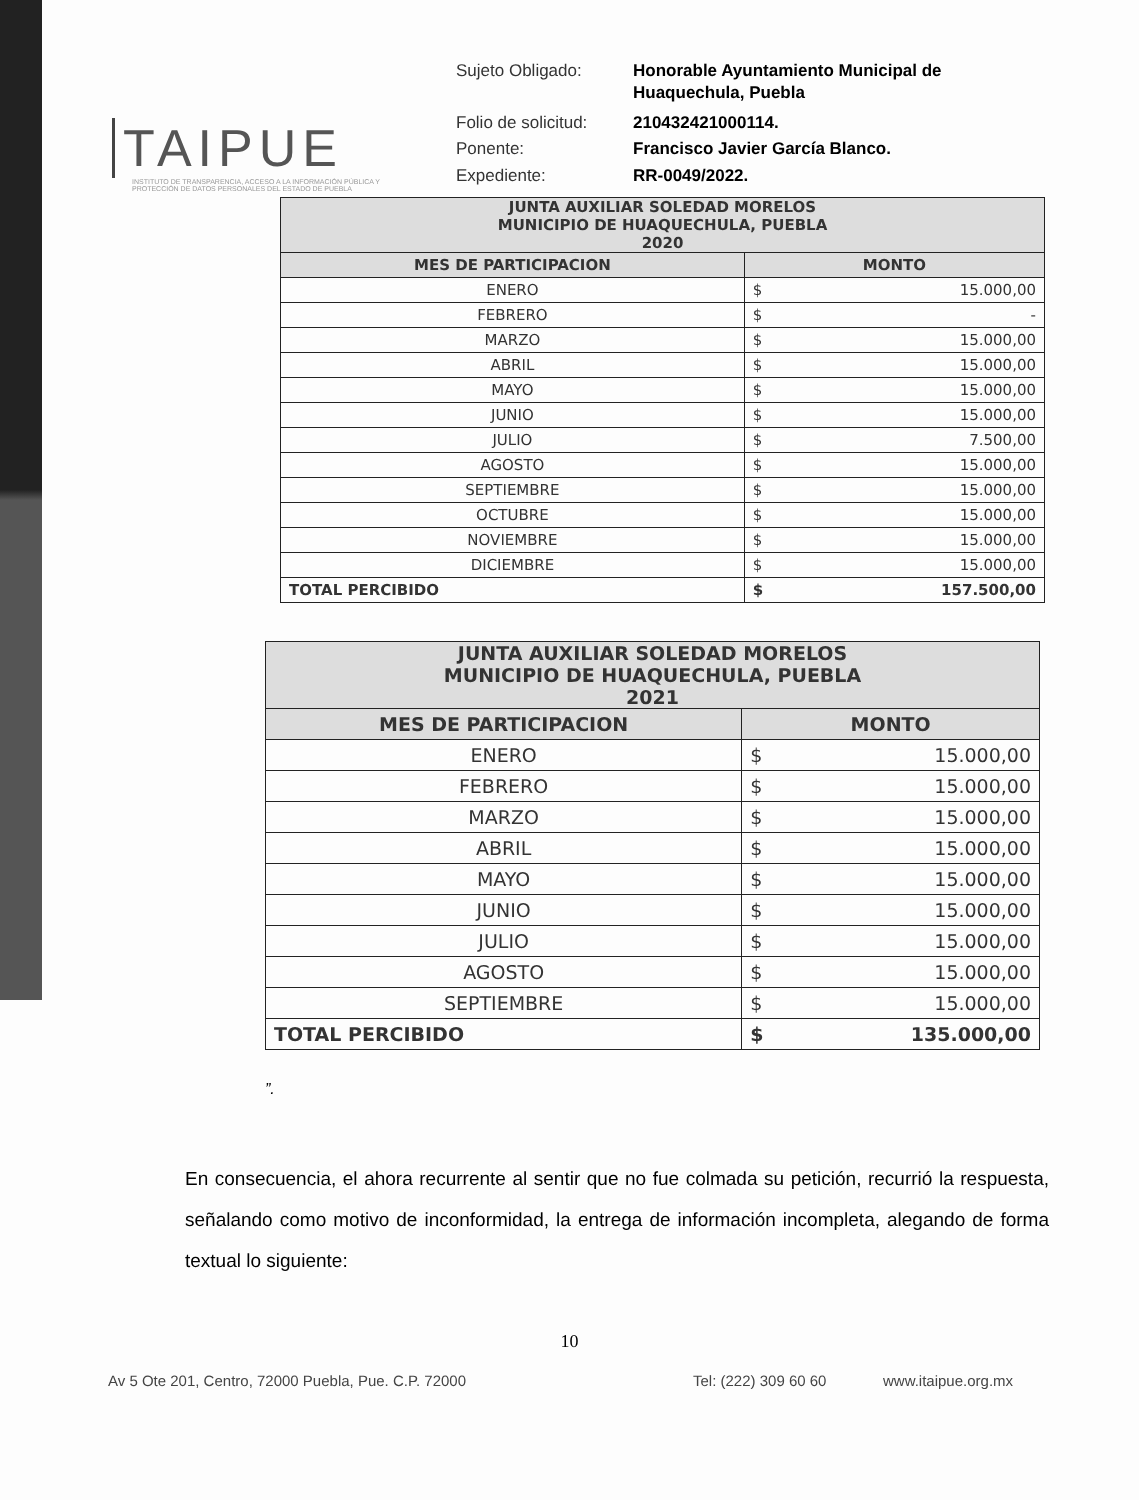TAIPUE
INSTITUTO DE TRANSPARENCIA, ACCESO A LA INFORMACIÓN PÚBLICA Y PROTECCIÓN DE DATOS PERSONALES DEL ESTADO DE PUEBLA
| Sujeto Obligado: | Honorable Ayuntamiento Municipal de Huaquechula, Puebla |
| Folio de solicitud: | 210432421000114. |
| Ponente: | Francisco Javier García Blanco. |
| Expediente: | RR-0049/2022. |
| JUNTA AUXILIAR SOLEDAD MORELOS MUNICIPIO DE HUAQUECHULA, PUEBLA 2020 | | |
| --- | --- | --- |
| MES DE PARTICIPACION | MONTO | |
| ENERO | $ | 15.000,00 |
| FEBRERO | $ | - |
| MARZO | $ | 15.000,00 |
| ABRIL | $ | 15.000,00 |
| MAYO | $ | 15.000,00 |
| JUNIO | $ | 15.000,00 |
| JULIO | $ | 7.500,00 |
| AGOSTO | $ | 15.000,00 |
| SEPTIEMBRE | $ | 15.000,00 |
| OCTUBRE | $ | 15.000,00 |
| NOVIEMBRE | $ | 15.000,00 |
| DICIEMBRE | $ | 15.000,00 |
| TOTAL PERCIBIDO | $ | 157.500,00 |
| JUNTA AUXILIAR SOLEDAD MORELOS MUNICIPIO DE HUAQUECHULA, PUEBLA 2021 | | |
| --- | --- | --- |
| MES DE PARTICIPACION | MONTO | |
| ENERO | $ | 15.000,00 |
| FEBRERO | $ | 15.000,00 |
| MARZO | $ | 15.000,00 |
| ABRIL | $ | 15.000,00 |
| MAYO | $ | 15.000,00 |
| JUNIO | $ | 15.000,00 |
| JULIO | $ | 15.000,00 |
| AGOSTO | $ | 15.000,00 |
| SEPTIEMBRE | $ | 15.000,00 |
| TOTAL PERCIBIDO | $ | 135.000,00 |
”.
En consecuencia, el ahora recurrente al sentir que no fue colmada su petición, recurrió la respuesta, señalando como motivo de inconformidad, la entrega de información incompleta, alegando de forma textual lo siguiente:
10
Av 5 Ote 201, Centro, 72000 Puebla, Pue. C.P. 72000 Tel: (222) 309 60 60 www.itaipue.org.mx